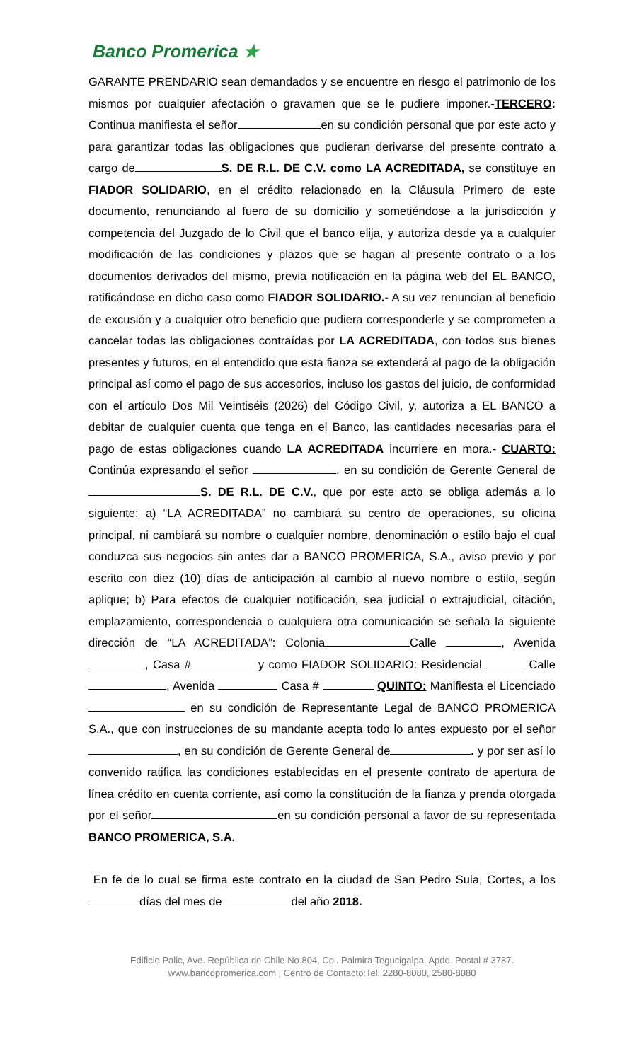Banco Promerica ★
GARANTE PRENDARIO sean demandados y se encuentre en riesgo el patrimonio de los mismos por cualquier afectación o gravamen que se le pudiere imponer.-TERCERO: Continua manifiesta el señor en su condición personal que por este acto y para garantizar todas las obligaciones que pudieran derivarse del presente contrato a cargo de S. DE R.L. DE C.V. como LA ACREDITADA, se constituye en FIADOR SOLIDARIO, en el crédito relacionado en la Cláusula Primero de este documento, renunciando al fuero de su domicilio y sometiéndose a la jurisdicción y competencia del Juzgado de lo Civil que el banco elija, y autoriza desde ya a cualquier modificación de las condiciones y plazos que se hagan al presente contrato o a los documentos derivados del mismo, previa notificación en la página web del EL BANCO, ratificándose en dicho caso como FIADOR SOLIDARIO.- A su vez renuncian al beneficio de excusión y a cualquier otro beneficio que pudiera corresponderle y se comprometen a cancelar todas las obligaciones contraídas por LA ACREDITADA, con todos sus bienes presentes y futuros, en el entendido que esta fianza se extenderá al pago de la obligación principal así como el pago de sus accesorios, incluso los gastos del juicio, de conformidad con el artículo Dos Mil Veintiséis (2026) del Código Civil, y, autoriza a EL BANCO a debitar de cualquier cuenta que tenga en el Banco, las cantidades necesarias para el pago de estas obligaciones cuando LA ACREDITADA incurriere en mora.- CUARTO: Continúa expresando el señor , en su condición de Gerente General de S. DE R.L. DE C.V., que por este acto se obliga además a lo siguiente: a) “LA ACREDITADA” no cambiará su centro de operaciones, su oficina principal, ni cambiará su nombre o cualquier nombre, denominación o estilo bajo el cual conduzca sus negocios sin antes dar a BANCO PROMERICA, S.A., aviso previo y por escrito con diez (10) días de anticipación al cambio al nuevo nombre o estilo, según aplique; b) Para efectos de cualquier notificación, sea judicial o extrajudicial, citación, emplazamiento, correspondencia o cualquiera otra comunicación se señala la siguiente dirección de “LA ACREDITADA”: Colonia Calle , Avenida , Casa # y como FIADOR SOLIDARIO: Residencial Calle , Avenida Casa # QUINTO: Manifiesta el Licenciado en su condición de Representante Legal de BANCO PROMERICA S.A., que con instrucciones de su mandante acepta todo lo antes expuesto por el señor , en su condición de Gerente General de . y por ser así lo convenido ratifica las condiciones establecidas en el presente contrato de apertura de línea crédito en cuenta corriente, así como la constitución de la fianza y prenda otorgada por el señor en su condición personal a favor de su representada BANCO PROMERICA, S.A.
En fe de lo cual se firma este contrato en la ciudad de San Pedro Sula, Cortes, a los días del mes de del año 2018.
Edificio Palic, Ave. República de Chile No.804, Col. Palmira Tegucigalpa. Apdo. Postal # 3787.
www.bancopromerica.com | Centro de Contacto:Tel: 2280-8080, 2580-8080